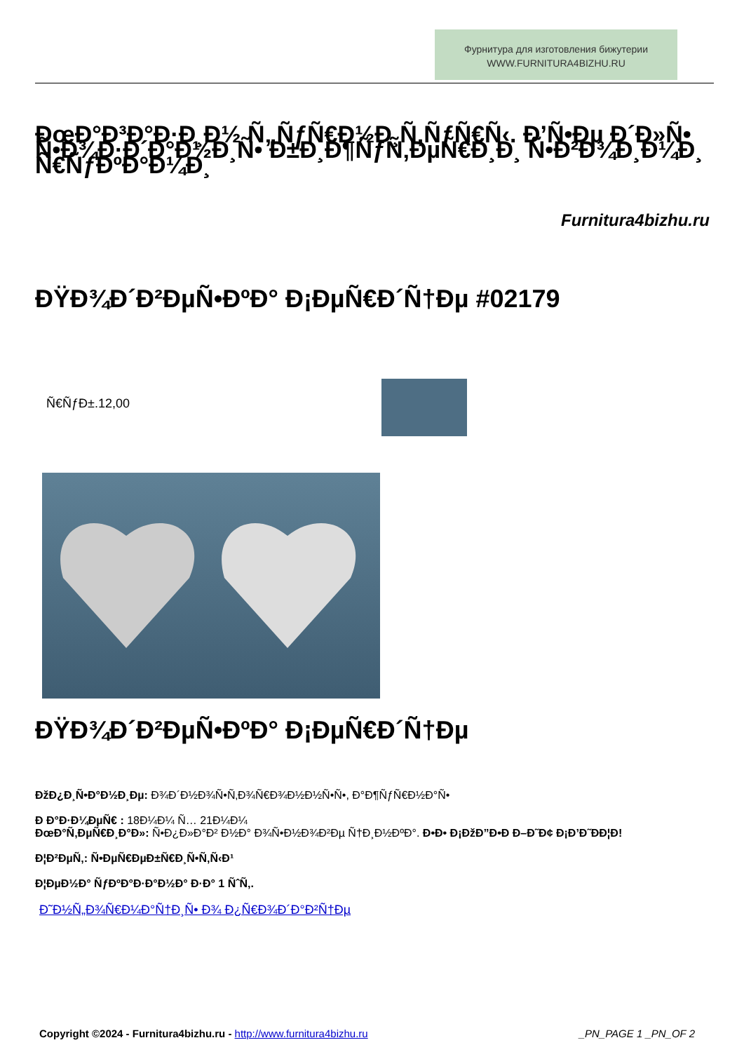Фурнитура для изготовления бижутерии
WWW.FURNITURA4BIZHU.RU
ÐœÐ°Ð³Ð°Ð·Ð¸Ð½ Ñ„ÑƒÑ€Ð½Ð¸Ñ‚ÑƒÑ€Ñ‹. Ð’Ñ•Ðµ Ð´Ð»Ñ• Ñ•Ð¾Ð·Ð´Ð°Ð½Ð¸Ñ• Ð±Ð¸Ð¶ÑƒÑ‚ÐµÑ€Ð¸Ð¸ Ñ•Ð²Ð¾Ð¸Ð¼Ð¸ Ñ€ÑƒÐºÐ°Ð¼Ð¸
Furnitura4bizhu.ru
ÐŸÐ¾Ð´Ð²ÐµÑ•ÐºÐ° Ð¡ÐµÑ€Ð´Ñ†Ðµ #02179
Ñ€ÑƒÐ±.12,00
ÐŸÐ¾Ð´Ð²ÐµÑ•ÐºÐ° Ð¡ÐµÑ€Ð´Ñ†Ðµ
ÐžÐ¿Ð¸Ñ•Ð°Ð½Ð¸Ðµ: Ð¾Ð´Ð½Ð¾Ñ•Ñ‚Ð¾Ñ€Ð¾Ð½Ð½Ñ•Ñ•, Ð°Ð¶ÑƒÑ€Ð½Ð°Ñ•
Ð Ð°Ð·Ð¼ÐµÑ€ : 18Ð¼Ð¼ Ñ… 21Ð¼Ð¼
ÐœÐ°Ñ‚ÐµÑ€Ð¸Ð°Ð»: Ñ•Ð¿Ð»Ð°Ð² Ð½Ð° Ð¾Ñ•Ð½Ð¾Ð²Ðµ Ñ†Ð¸Ð½ÐºÐ°. Ð•Ð• Ð¡ÐžÐ”Ð•Ð Ð–Ð˜Ð¢ Ð¡Ð’Ð˜ÐÐ¦Ð!
Ð¦Ð²ÐµÑ‚: Ñ•ÐµÑ€ÐµÐ±Ñ€Ð¸Ñ•Ñ‚Ñ‹Ð¹
Ð¦ÐµÐ½Ð° ÑƒÐºÐ°Ð·Ð°Ð½Ð° Ð·Ð° 1 ÑˆÑ‚.
Ð˜Ð½Ñ„Ð¾Ñ€Ð¼Ð°Ñ†Ð¸Ñ• Ð¾ Ð¿Ñ€Ð¾Ð´Ð°Ð²Ñ†Ðµ
Copyright ©2024 - Furnitura4bizhu.ru - http://www.furnitura4bizhu.ru _PN_PAGE 1 _PN_OF 2